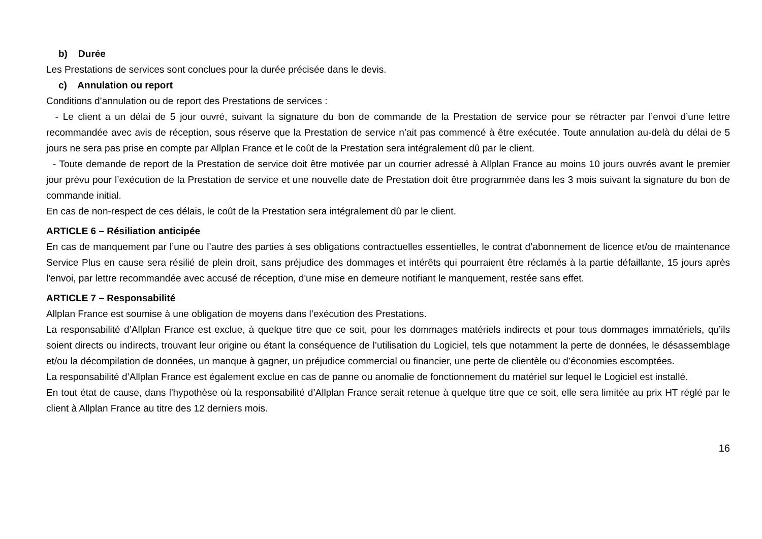b) Durée
Les Prestations de services sont conclues pour la durée précisée dans le devis.
c) Annulation ou report
Conditions d’annulation ou de report des Prestations de services :
- Le client a un délai de 5 jour ouvré, suivant la signature du bon de commande de la Prestation de service pour se rétracter par l’envoi d’une lettre recommandée avec avis de réception, sous réserve que la Prestation de service n’ait pas commencé à être exécutée. Toute annulation au-delà du délai de 5 jours ne sera pas prise en compte par Allplan France et le coût de la Prestation sera intégralement dû par le client.
- Toute demande de report de la Prestation de service doit être motivée par un courrier adressé à Allplan France au moins 10 jours ouvrés avant le premier jour prévu pour l’exécution de la Prestation de service et une nouvelle date de Prestation doit être programmée dans les 3 mois suivant la signature du bon de commande initial.
En cas de non-respect de ces délais, le coût de la Prestation sera intégralement dû par le client.
ARTICLE 6 – Résiliation anticipée
En cas de manquement par l’une ou l’autre des parties à ses obligations contractuelles essentielles, le contrat d’abonnement de licence et/ou de maintenance Service Plus en cause sera résilié de plein droit, sans préjudice des dommages et intérêts qui pourraient être réclamés à la partie défaillante, 15 jours après l'envoi, par lettre recommandée avec accusé de réception, d'une mise en demeure notifiant le manquement, restée sans effet.
ARTICLE 7 – Responsabilité
Allplan France est soumise à une obligation de moyens dans l’exécution des Prestations.
La responsabilité d’Allplan France est exclue, à quelque titre que ce soit, pour les dommages matériels indirects et pour tous dommages immatériels, qu’ils soient directs ou indirects, trouvant leur origine ou étant la conséquence de l’utilisation du Logiciel, tels que notamment la perte de données, le désassemblage et/ou la décompilation de données, un manque à gagner, un préjudice commercial ou financier, une perte de clientèle ou d’économies escomptées.
La responsabilité d’Allplan France est également exclue en cas de panne ou anomalie de fonctionnement du matériel sur lequel le Logiciel est installé.
En tout état de cause, dans l'hypothèse où la responsabilité d’Allplan France serait retenue à quelque titre que ce soit, elle sera limitée au prix HT réglé par le client à Allplan France au titre des 12 derniers mois.
16